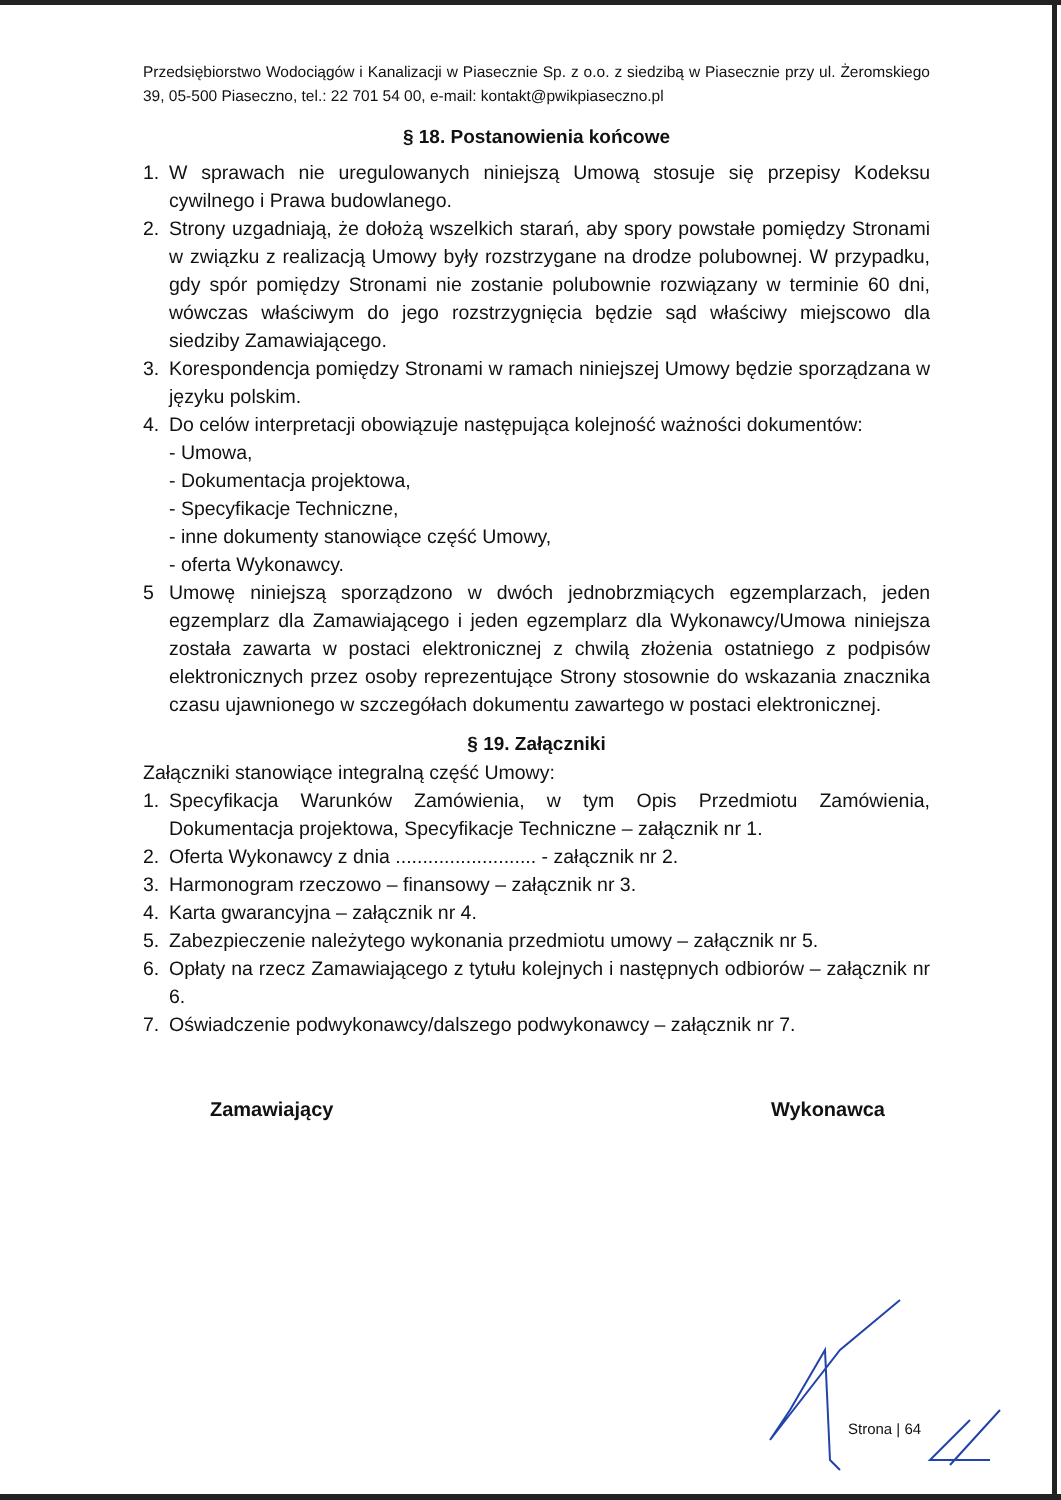Przedsiębiorstwo Wodociągów i Kanalizacji w Piasecznie Sp. z o.o. z siedzibą w Piasecznie przy ul. Żeromskiego 39, 05-500 Piaseczno, tel.: 22 701 54 00, e-mail: kontakt@pwikpiaseczno.pl
§ 18. Postanowienia końcowe
1. W sprawach nie uregulowanych niniejszą Umową stosuje się przepisy Kodeksu cywilnego i Prawa budowlanego.
2. Strony uzgadniają, że dołożą wszelkich starań, aby spory powstałe pomiędzy Stronami w związku z realizacją Umowy były rozstrzygane na drodze polubownej. W przypadku, gdy spór pomiędzy Stronami nie zostanie polubownie rozwiązany w terminie 60 dni, wówczas właściwym do jego rozstrzygnięcia będzie sąd właściwy miejscowo dla siedziby Zamawiającego.
3. Korespondencja pomiędzy Stronami w ramach niniejszej Umowy będzie sporządzana w języku polskim.
4. Do celów interpretacji obowiązuje następująca kolejność ważności dokumentów:
- Umowa,
- Dokumentacja projektowa,
- Specyfikacje Techniczne,
- inne dokumenty stanowiące część Umowy,
- oferta Wykonawcy.
5 Umowę niniejszą sporządzono w dwóch jednobrzmiących egzemplarzach, jeden egzemplarz dla Zamawiającego i jeden egzemplarz dla Wykonawcy/Umowa niniejsza została zawarta w postaci elektronicznej z chwilą złożenia ostatniego z podpisów elektronicznych przez osoby reprezentujące Strony stosownie do wskazania znacznika czasu ujawnionego w szczegółach dokumentu zawartego w postaci elektronicznej.
§ 19. Załączniki
Załączniki stanowiące integralną część Umowy:
1. Specyfikacja Warunków Zamówienia, w tym Opis Przedmiotu Zamówienia, Dokumentacja projektowa, Specyfikacje Techniczne – załącznik nr 1.
2. Oferta Wykonawcy z dnia .......................... - załącznik nr 2.
3. Harmonogram rzeczowo – finansowy – załącznik nr 3.
4. Karta gwarancyjna – załącznik nr 4.
5. Zabezpieczenie należytego wykonania przedmiotu umowy – załącznik nr 5.
6. Opłaty na rzecz Zamawiającego z tytułu kolejnych i następnych odbiorów – załącznik nr 6.
7. Oświadczenie podwykonawcy/dalszego podwykonawcy – załącznik nr 7.
Zamawiający Wykonawca
Strona | 64